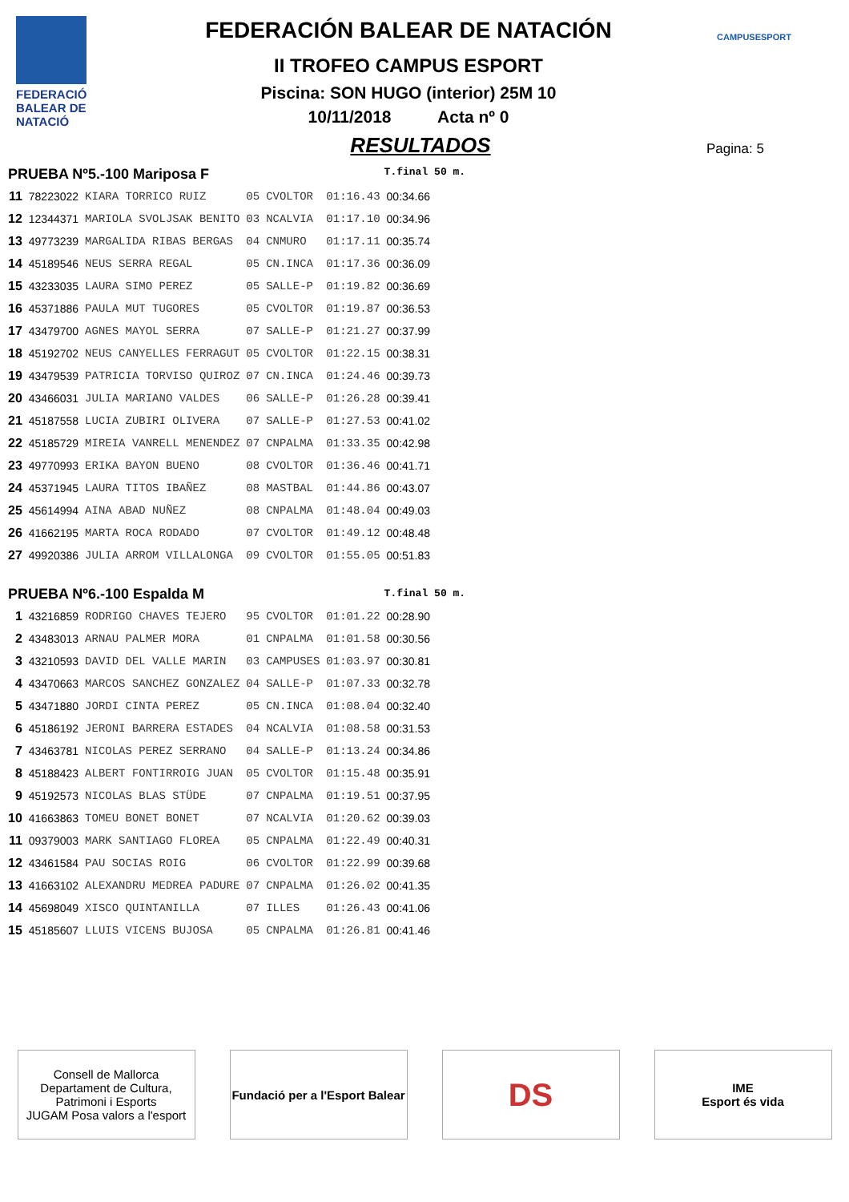FEDERACIÓ BALEAR DE NATACIÓ
CAMPUSESPORT
FEDERACIÓN BALEAR DE NATACIÓN
II TROFEO CAMPUS ESPORT
Piscina: SON HUGO (interior) 25M 10
10/11/2018 Acta nº 0
RESULTADOS
Pagina: 5
| PRUEBA Nº5.-100 Mariposa F | | | | | | T.final | 50 m. |
| 11 | 78223022 | KIARA TORRICO RUIZ | 05 | CVOLTOR | 01:16.43 | 00:34.66 | |
| 12 | 12344371 | MARIOLA SVOLJSAK BENITO | 03 | NCALVIA | 01:17.10 | 00:34.96 | |
| 13 | 49773239 | MARGALIDA RIBAS BERGAS | 04 | CNMURO | 01:17.11 | 00:35.74 | |
| 14 | 45189546 | NEUS SERRA REGAL | 05 | CN.INCA | 01:17.36 | 00:36.09 | |
| 15 | 43233035 | LAURA SIMO PEREZ | 05 | SALLE-P | 01:19.82 | 00:36.69 | |
| 16 | 45371886 | PAULA MUT TUGORES | 05 | CVOLTOR | 01:19.87 | 00:36.53 | |
| 17 | 43479700 | AGNES MAYOL SERRA | 07 | SALLE-P | 01:21.27 | 00:37.99 | |
| 18 | 45192702 | NEUS CANYELLES FERRAGUT | 05 | CVOLTOR | 01:22.15 | 00:38.31 | |
| 19 | 43479539 | PATRICIA TORVISO QUIROZ | 07 | CN.INCA | 01:24.46 | 00:39.73 | |
| 20 | 43466031 | JULIA MARIANO VALDES | 06 | SALLE-P | 01:26.28 | 00:39.41 | |
| 21 | 45187558 | LUCIA ZUBIRI OLIVERA | 07 | SALLE-P | 01:27.53 | 00:41.02 | |
| 22 | 45185729 | MIREIA VANRELL MENENDEZ | 07 | CNPALMA | 01:33.35 | 00:42.98 | |
| 23 | 49770993 | ERIKA BAYON BUENO | 08 | CVOLTOR | 01:36.46 | 00:41.71 | |
| 24 | 45371945 | LAURA TITOS IBAÑEZ | 08 | MASTBAL | 01:44.86 | 00:43.07 | |
| 25 | 45614994 | AINA ABAD NUÑEZ | 08 | CNPALMA | 01:48.04 | 00:49.03 | |
| 26 | 41662195 | MARTA ROCA RODADO | 07 | CVOLTOR | 01:49.12 | 00:48.48 | |
| 27 | 49920386 | JULIA ARROM VILLALONGA | 09 | CVOLTOR | 01:55.05 | 00:51.83 | |
| PRUEBA Nº6.-100 Espalda M | | | | | | T.final | 50 m. |
| 1 | 43216859 | RODRIGO CHAVES TEJERO | 95 | CVOLTOR | 01:01.22 | 00:28.90 | |
| 2 | 43483013 | ARNAU PALMER MORA | 01 | CNPALMA | 01:01.58 | 00:30.56 | |
| 3 | 43210593 | DAVID DEL VALLE MARIN | 03 | CAMPUSES | 01:03.97 | 00:30.81 | |
| 4 | 43470663 | MARCOS SANCHEZ GONZALEZ | 04 | SALLE-P | 01:07.33 | 00:32.78 | |
| 5 | 43471880 | JORDI CINTA PEREZ | 05 | CN.INCA | 01:08.04 | 00:32.40 | |
| 6 | 45186192 | JERONI BARRERA ESTADES | 04 | NCALVIA | 01:08.58 | 00:31.53 | |
| 7 | 43463781 | NICOLAS PEREZ SERRANO | 04 | SALLE-P | 01:13.24 | 00:34.86 | |
| 8 | 45188423 | ALBERT FONTIRROIG JUAN | 05 | CVOLTOR | 01:15.48 | 00:35.91 | |
| 9 | 45192573 | NICOLAS BLAS STÜDE | 07 | CNPALMA | 01:19.51 | 00:37.95 | |
| 10 | 41663863 | TOMEU BONET BONET | 07 | NCALVIA | 01:20.62 | 00:39.03 | |
| 11 | 09379003 | MARK SANTIAGO FLOREA | 05 | CNPALMA | 01:22.49 | 00:40.31 | |
| 12 | 43461584 | PAU SOCIAS ROIG | 06 | CVOLTOR | 01:22.99 | 00:39.68 | |
| 13 | 41663102 | ALEXANDRU MEDREA PADURE | 07 | CNPALMA | 01:26.02 | 00:41.35 | |
| 14 | 45698049 | XISCO QUINTANILLA | 07 | ILLES | 01:26.43 | 00:41.06 | |
| 15 | 45185607 | LLUIS VICENS BUJOSA | 05 | CNPALMA | 01:26.81 | 00:41.46 | |
Consell de Mallorca
Departament de Cultura, Patrimoni i Esports
JUGAM Posa valors a l'esport
Fundació per a l'Esport Balear
DS
IME
Esport és vida